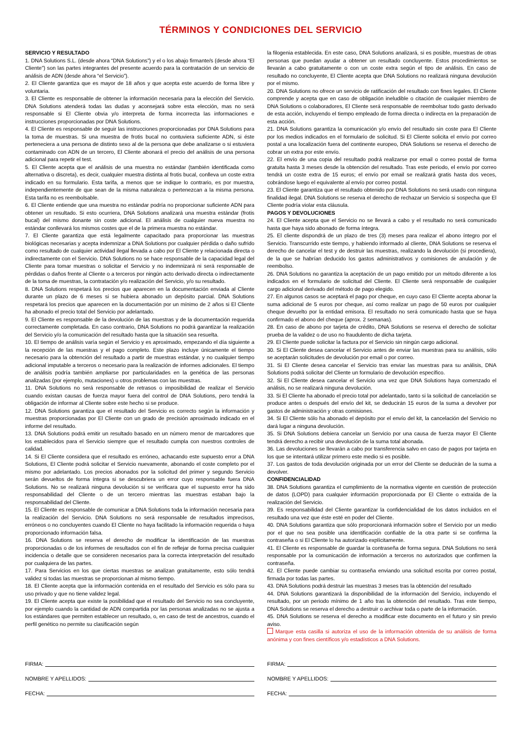TÉRMINOS Y CONDICIONES DEL SERVICIO
SERVICIO Y RESULTADO
1. DNA Solutions S.L. (desde ahora “DNA Solutions”) y el o los abajo firmante/s (desde ahora “El Cliente”) son las partes integrantes del presente acuerdo para la contratación de un servicio de análisis de ADN (desde ahora “el Servicio”).
2. El Cliente garantiza que es mayor de 18 años y que acepta este acuerdo de forma libre y voluntaria.
3. El Cliente es responsable de obtener la información necesaria para la elección del Servicio. DNA Solutions atenderá todas las dudas y aconsejará sobre esta elección, mas no será responsable si El Cliente obvia y/o interpreta de forma incorrecta las informaciones e instrucciones proporcionadas por DNA Solutions.
4. El Cliente es responsable de seguir las instrucciones proporcionadas por DNA Solutions para la toma de muestras. Si una muestra de frotis bucal no contuviera suficiente ADN, si éste perteneciera a una persona de distinto sexo al de la persona que debe analizarse o si estuviera contaminado con ADN de un tercero, El Cliente abonará el precio del análisis de una persona adicional para repetir el test.
5. El Cliente acepta que el análisis de una muestra no estándar (también identificada como alternativa o discreta), es decir, cualquier muestra distinta al frotis bucal, conlleva un coste extra indicado en su formulario. Esta tarifa, a menos que se indique lo contrario, es por muestra, independientemente de que sean de la misma naturaleza o pertenezcan a la misma persona. Esta tarifa no es reembolsable.
6. El Cliente entiende que una muestra no estándar podría no proporcionar suficiente ADN para obtener un resultado. Si esto ocurriera, DNA Solutions analizará una muestra estándar (frotis bucal) del mismo donante sin coste adicional. El análisis de cualquier nueva muestra no estándar conllevará los mismos costes que el de la primera muestra no estándar.
7. El Cliente garantiza que está legalmente capacitado para proporcionar las muestras biológicas necesarias y acepta indemnizar a DNA Solutions por cualquier pérdida o daño sufrido como resultado de cualquier actividad ilegal llevada a cabo por El Cliente y relacionada directa o indirectamente con el Servicio. DNA Solutions no se hace responsable de la capacidad legal del Cliente para tomar muestras o solicitar el Servicio y no indemnizará ni será responsable de pérdidas o daños frente al Cliente o a terceros por ningún acto derivado directa o indirectamente de la toma de muestras, la contratación y/o realización del Servicio, y/o su resultado.
8. DNA Solutions respetará los precios que aparecen en la documentación enviada al Cliente durante un plazo de 6 meses si se hubiera abonado un depósito parcial. DNA Solutions respetará los precios que aparecen en la documentación por un mínimo de 2 años si El Cliente ha abonado el precio total del Servicio por adelantado.
9. El Cliente es responsable de la devolución de las muestras y de la documentación requerida correctamente completada. En caso contrario, DNA Solutions no podrá garantizar la realización del Servicio y/o la comunicación del resultado hasta que la situación sea resuelta.
10. El tiempo de análisis varía según el Servicio y es aproximado, empezando el día siguiente a la recepción de las muestras y el pago completo. Este plazo incluye únicamente el tiempo necesario para la obtención del resultado a partir de muestras estándar, y no cualquier tiempo adicional imputable a terceros o necesario para la realización de informes adicionales. El tiempo de análisis podría también ampliarse por particularidades en la genética de las personas analizadas (por ejemplo, mutaciones) u otros problemas con las muestras.
11. DNA Solutions no será responsable de retrasos o imposibilidad de realizar el Servicio cuando existan causas de fuerza mayor fuera del control de DNA Solutions, pero tendrá la obligación de informar al Cliente sobre este hecho si se produce.
12. DNA Solutions garantiza que el resultado del Servicio es correcto según la información y muestras proporcionadas por El Cliente con un grado de precisión aproximado indicado en el informe del resultado.
13. DNA Solutions podrá emitir un resultado basado en un número menor de marcadores que los establecidos para el Servicio siempre que el resultado cumpla con nuestros controles de calidad.
14. Si El Cliente considera que el resultado es erróneo, achacando este supuesto error a DNA Solutions, El Cliente podrá solicitar el Servicio nuevamente, abonando el coste completo por el mismo por adelantado. Los precios abonados por la solicitud del primer y segundo Servicio serán devueltos de forma íntegra si se descubriera un error cuyo responsable fuera DNA Solutions. No se realizará ninguna devolución si se verificara que el supuesto error ha sido responsabilidad del Cliente o de un tercero mientras las muestras estaban bajo la responsabilidad del Cliente.
15. El Cliente es responsable de comunicar a DNA Solutions toda la información necesaria para la realización del Servicio. DNA Solutions no será responsable de resultados imprecisos, erróneos o no concluyentes cuando El Cliente no haya facilitado la información requerida o haya proporcionado información falsa.
16. DNA Solutions se reserva el derecho de modificar la identificación de las muestras proporcionadas o de los informes de resultados con el fin de reflejar de forma precisa cualquier incidencia o detalle que se consideren necesarios para la correcta interpretación del resultado por cualquiera de las partes.
17. Para Servicios en los que ciertas muestras se analizan gratuitamente, esto sólo tendrá validez si todas las muestras se proporcionan al mismo tiempo.
18. El Cliente acepta que la información contenida en el resultado del Servicio es sólo para su uso privado y que no tiene validez legal.
19. El Cliente acepta que existe la posibilidad que el resultado del Servicio no sea concluyente, por ejemplo cuando la cantidad de ADN compartida por las personas analizadas no se ajusta a los estándares que permiten establecer un resultado, o, en caso de test de ancestros, cuando el perfil genético no permite su clasificación según
la filogenia establecida. En este caso, DNA Solutions analizará, si es posible, muestras de otras personas que puedan ayudar a obtener un resultado concluyente. Estos procedimientos se llevarán a cabo gratuitamente o con un coste extra según el tipo de análisis. En caso de resultado no concluyente, El Cliente acepta que DNA Solutions no realizará ninguna devolución por el mismo.
20. DNA Solutions no ofrece un servicio de ratificación del resultado con fines legales. El Cliente comprende y acepta que en caso de obligación ineludible o citación de cualquier miembro de DNA Solutions o colaboradores, El Cliente será responsable de reembolsar todo gasto derivado de esta acción, incluyendo el tiempo empleado de forma directa o indirecta en la preparación de esta acción.
21. DNA Solutions garantiza la comunicación y/o envío del resultado sin coste para El Cliente por los medios indicados en el formulario de solicitud. Si El Cliente solicita el envío por correo postal a una localización fuera del continente europeo, DNA Solutions se reserva el derecho de cobrar un extra por este envío.
22. El envío de una copia del resultado podrá realizarse por email o correo postal de forma gratuita hasta 3 meses desde la obtención del resultado. Tras este periodo, el envío por correo tendrá un coste extra de 15 euros; el envío por email se realizará gratis hasta dos veces, cobrándose luego el equivalente al envío por correo postal.
23. El Cliente garantiza que el resultado obtenido por DNA Solutions no será usado con ninguna finalidad ilegal. DNA Solutions se reserva el derecho de rechazar un Servicio si sospecha que El Cliente podría violar esta cláusula.
PAGOS Y DEVOLUCIONES
24. El Cliente acepta que el Servicio no se llevará a cabo y el resultado no será comunicado hasta que haya sido abonado de forma íntegra.
25. El cliente dispondrá de un plazo de tres (3) meses para realizar el abono íntegro por el Servicio. Transcurrido este tiempo, y habiendo informado al cliente, DNA Solutions se reserva el derecho de cancelar el test y de destruir las muestras, realizando la devolución (si procediera), de la que se habrían deducido los gastos administrativos y comisiones de anulación y de reembolso.
26. DNA Solutions no garantiza la aceptación de un pago emitido por un método diferente a los indicados en el formulario de solicitud del Cliente. El Cliente será responsable de cualquier cargo adicional derivado del método de pago elegido.
27. En algunos casos se aceptará el pago por cheque, en cuyo caso El Cliente acepta abonar la suma adicional de 5 euros por cheque, así como realizar un pago de 50 euros por cualquier cheque devuelto por la entidad emisora. El resultado no será comunicado hasta que se haya confirmado el abono del cheque (aprox. 2 semanas).
28. En caso de abono por tarjeta de crédito, DNA Solutions se reserva el derecho de solicitar prueba de la validez o de uso no fraudulento de dicha tarjeta.
29. El Cliente puede solicitar la factura por el Servicio sin ningún cargo adicional.
30. Si El Cliente desea cancelar el Servicio antes de enviar las muestras para su análisis, sólo se aceptarán solicitudes de devolución por email o por correo.
31. Si El Cliente desea cancelar el Servicio tras enviar las muestras para su análisis, DNA Solutions podrá solicitar del Cliente un formulario de devolución específico.
32. Si El Cliente desea cancelar el Servicio una vez que DNA Solutions haya comenzado el análisis, no se realizará ninguna devolución.
33. Si El Cliente ha abonado el precio total por adelantado, tanto si la solicitud de cancelación se produce antes o después del envío del kit, se deducirán 15 euros de la suma a devolver por gastos de administración y otras comisiones.
34. Si El Cliente sólo ha abonado el depósito por el envío del kit, la cancelación del Servicio no dará lugar a ninguna devolución.
35. Si DNA Solutions debiera cancelar un Servicio por una causa de fuerza mayor El Cliente tendrá derecho a recibir una devolución de la suma total abonada.
36. Las devoluciones se llevarán a cabo por transferencia salvo en caso de pagos por tarjeta en los que se intentará utilizar primero este medio si es posible.
37. Los gastos de toda devolución originada por un error del Cliente se deducirán de la suma a devolver.
CONFIDENCIALIDAD
38. DNA Solutions garantiza el cumplimiento de la normativa vigente en cuestión de protección de datos (LOPD) para cualquier información proporcionada por El Cliente o extraída de la realización del Servicio.
39. Es responsabilidad del Cliente garantizar la confidencialidad de los datos incluidos en el resultado una vez que éste esté en poder del Cliente.
40. DNA Solutions garantiza que sólo proporcionará información sobre el Servicio por un medio por el que no sea posible una identificación confiable de la otra parte si se confirma la contraseña o si El Cliente lo ha autorizado explícitamente.
41. El Cliente es responsable de guardar la contraseña de forma segura. DNA Solutions no será responsable por la comunicación de información a terceros no autorizados que confirmen la contraseña.
42. El Cliente puede cambiar su contraseña enviando una solicitud escrita por correo postal, firmada por todas las partes.
43. DNA Solutions podrá destruir las muestras 3 meses tras la obtención del resultado
44. DNA Solutions garantizará la disponibilidad de la información del Servicio, incluyendo el resultado, por un periodo mínimo de 1 año tras la obtención del resultado. Tras este tiempo, DNA Solutions se reserva el derecho a destruir o archivar toda o parte de la información.
45. DNA Solutions se reserva el derecho a modificar este documento en el futuro y sin previo aviso.
Marque esta casilla si autoriza el uso de la información obtenida de su análisis de forma anónima y con fines científicos y/o estadísticos a DNA Solutions.
FIRMA:
NOMBRE Y APELLIDOS:
FECHA:
FIRMA:
NOMBRE Y APELLIDOS:
FECHA: